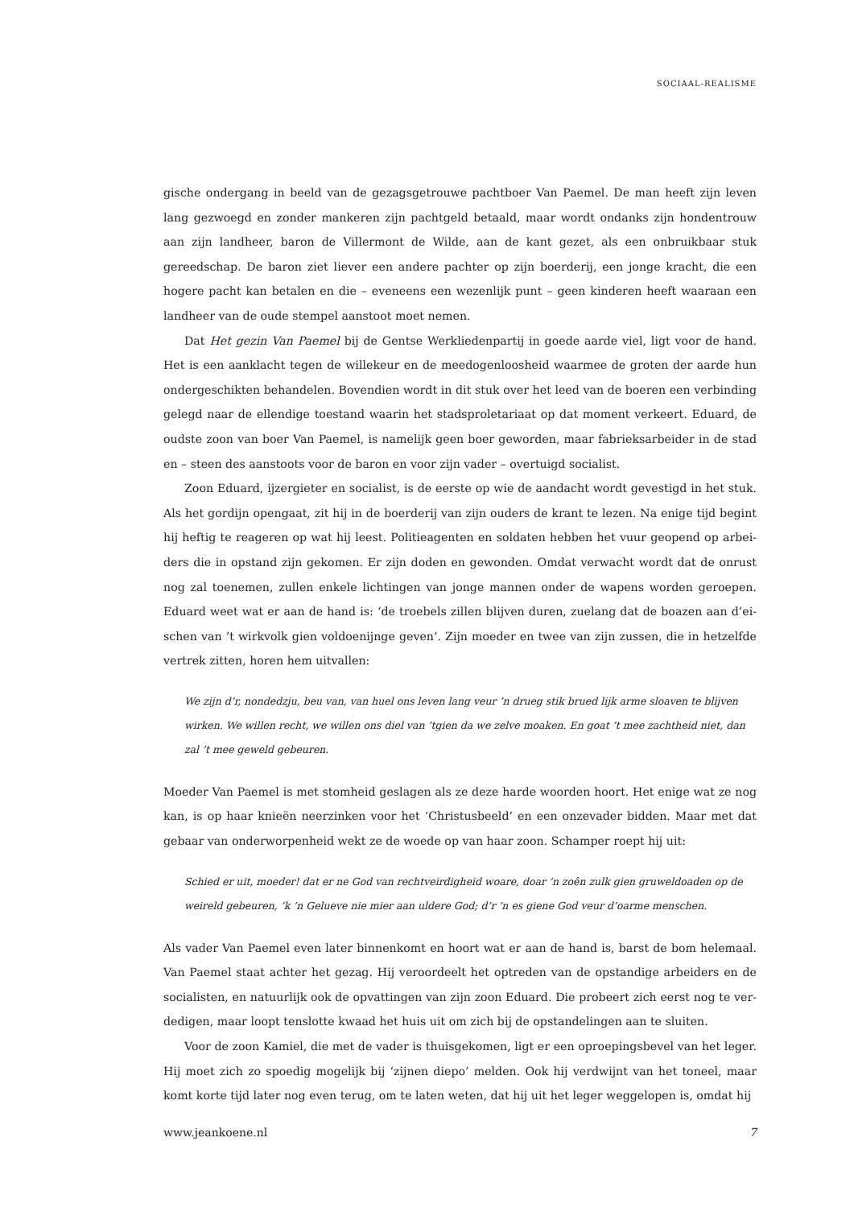SOCIAAL-REALISME
gische ondergang in beeld van de gezagsgetrouwe pachtboer Van Paemel. De man heeft zijn leven lang gezwoegd en zonder mankeren zijn pachtgeld betaald, maar wordt ondanks zijn hondentrouw aan zijn landheer, baron de Villermont de Wilde, aan de kant gezet, als een onbruikbaar stuk gereedschap. De baron ziet liever een andere pachter op zijn boerderij, een jonge kracht, die een hogere pacht kan betalen en die – eveneens een wezenlijk punt – geen kinderen heeft waaraan een landheer van de oude stempel aanstoot moet nemen.
Dat Het gezin Van Paemel bij de Gentse Werkliedenpartij in goede aarde viel, ligt voor de hand. Het is een aanklacht tegen de willekeur en de meedogenloosheid waarmee de groten der aarde hun onder­geschikten behandelen. Bovendien wordt in dit stuk over het leed van de boeren een verbinding gelegd naar de ellendige toestand waarin het stadsproletariaat op dat moment verkeert. Eduard, de oudste zoon van boer Van Paemel, is namelijk geen boer geworden, maar fabrieksarbeider in de stad en – steen des aanstoots voor de baron en voor zijn vader – overtuigd socialist.
Zoon Eduard, ijzergieter en socialist, is de eerste op wie de aandacht wordt gevestigd in het stuk. Als het gordijn opengaat, zit hij in de boerderij van zijn ouders de krant te lezen. Na enige tijd begint hij heftig te reageren op wat hij leest. Politieagenten en soldaten hebben het vuur geopend op arbei­ders die in opstand zijn gekomen. Er zijn doden en gewonden. Omdat verwacht wordt dat de onrust nog zal toenemen, zullen enkele lichtingen van jonge mannen onder de wapens worden geroepen. Eduard weet wat er aan de hand is: ‘de troebels zillen blijven duren, zuelang dat de boazen aan d’ei­schen van ’t wirkvolk gien voldoenijnge geven’. Zijn moeder en twee van zijn zussen, die in hetzelfde vertrek zitten, horen hem uitvallen:
We zijn d’r, nondedzju, beu van, van huel ons leven lang veur ’n drueg stik brued lijk arme sloaven te blijven wirken. We willen recht, we willen ons diel van ’tgien da we zelve moaken. En goat ’t mee zachtheid niet, dan zal ’t mee geweld gebeuren.
Moeder Van Paemel is met stomheid geslagen als ze deze harde woorden hoort. Het enige wat ze nog kan, is op haar knieën neerzinken voor het ‘Christusbeeld’ en een onzevader bidden. Maar met dat gebaar van onderworpenheid wekt ze de woede op van haar zoon. Schamper roept hij uit:
Schied er uit, moeder! dat er ne God van rechtveirdigheid woare, doar ’n zoên zulk gien gruweldoaden op de weireld gebeuren, ’k ’n Gelueve nie mier aan uldere God; d’r ’n es giene God veur d’oarme menschen.
Als vader Van Paemel even later binnenkomt en hoort wat er aan de hand is, barst de bom helemaal. Van Paemel staat achter het gezag. Hij veroordeelt het optreden van de opstandige arbeiders en de socialisten, en natuurlijk ook de opvattingen van zijn zoon Eduard. Die probeert zich eerst nog te ver­dedigen, maar loopt tenslotte kwaad het huis uit om zich bij de opstandelingen aan te sluiten.
Voor de zoon Kamiel, die met de vader is thuisgekomen, ligt er een oproepingsbevel van het leger. Hij moet zich zo spoedig mogelijk bij ‘zijnen diepo’ melden. Ook hij verdwijnt van het toneel, maar komt korte tijd later nog even terug, om te laten weten, dat hij uit het leger weggelopen is, omdat hij
www.jeankoene.nl 7